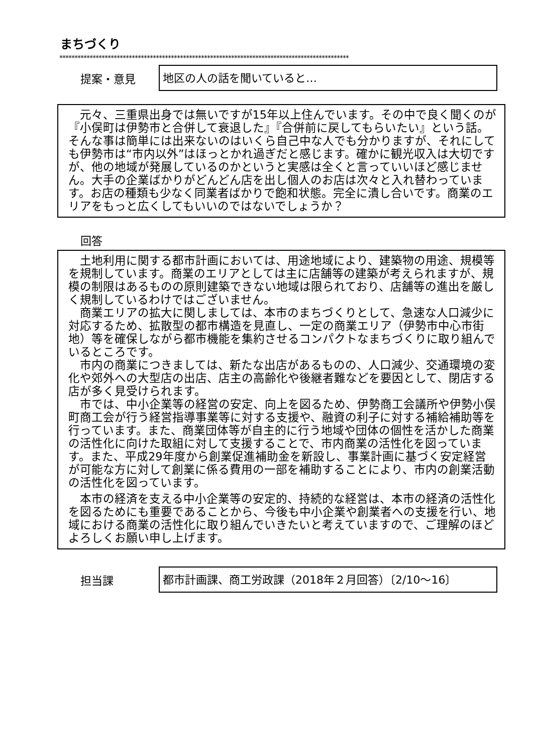まちづくり
************************************************************************************************
提案・意見
地区の人の話を聞いていると…
元々、三重県出身では無いですが15年以上住んでいます。その中で良く聞くのが『小俣町は伊勢市と合併して衰退した』『合併前に戻してもらいたい』という話。そんな事は簡単には出来ないのはいくら自己中な人でも分かりますが、それにしても伊勢市は“市内以外”はほっとかれ過ぎだと感じます。確かに観光収入は大切ですが、他の地域が発展しているのかというと実感は全くと言っていいほど感じません。大手の企業ばかりがどんどん店を出し個人のお店は次々と入れ替わっています。お店の種類も少なく同業者ばかりで飽和状態。完全に潰し合いです。商業のエリアをもっと広くしてもいいのではないでしょうか？
回答
土地利用に関する都市計画においては、用途地域により、建築物の用途、規模等を規制しています。商業のエリアとしては主に店舗等の建築が考えられますが、規模の制限はあるものの原則建築できない地域は限られており、店舗等の進出を厳しく規制しているわけではございません。
商業エリアの拡大に関しましては、本市のまちづくりとして、急速な人口減少に対応するため、拡散型の都市構造を見直し、一定の商業エリア（伊勢市中心市街地）等を確保しながら都市機能を集約させるコンパクトなまちづくりに取り組んでいるところです。
市内の商業につきましては、新たな出店があるものの、人口減少、交通環境の変化や郊外への大型店の出店、店主の高齢化や後継者難などを要因として、閉店する店が多く見受けられます。
市では、中小企業等の経営の安定、向上を図るため、伊勢商工会議所や伊勢小俣町商工会が行う経営指導事業等に対する支援や、融資の利子に対する補給補助等を行っています。また、商業団体等が自主的に行う地域や団体の個性を活かした商業の活性化に向けた取組に対して支援することで、市内商業の活性化を図っています。また、平成29年度から創業促進補助金を新設し、事業計画に基づく安定経営が可能な方に対して創業に係る費用の一部を補助することにより、市内の創業活動の活性化を図っています。
本市の経済を支える中小企業等の安定的、持続的な経営は、本市の経済の活性化を図るためにも重要であることから、今後も中小企業や創業者への支援を行い、地域における商業の活性化に取り組んでいきたいと考えていますので、ご理解のほどよろしくお願い申し上げます。
担当課
都市計画課、商工労政課（2018年２月回答）〔2/10～16〕